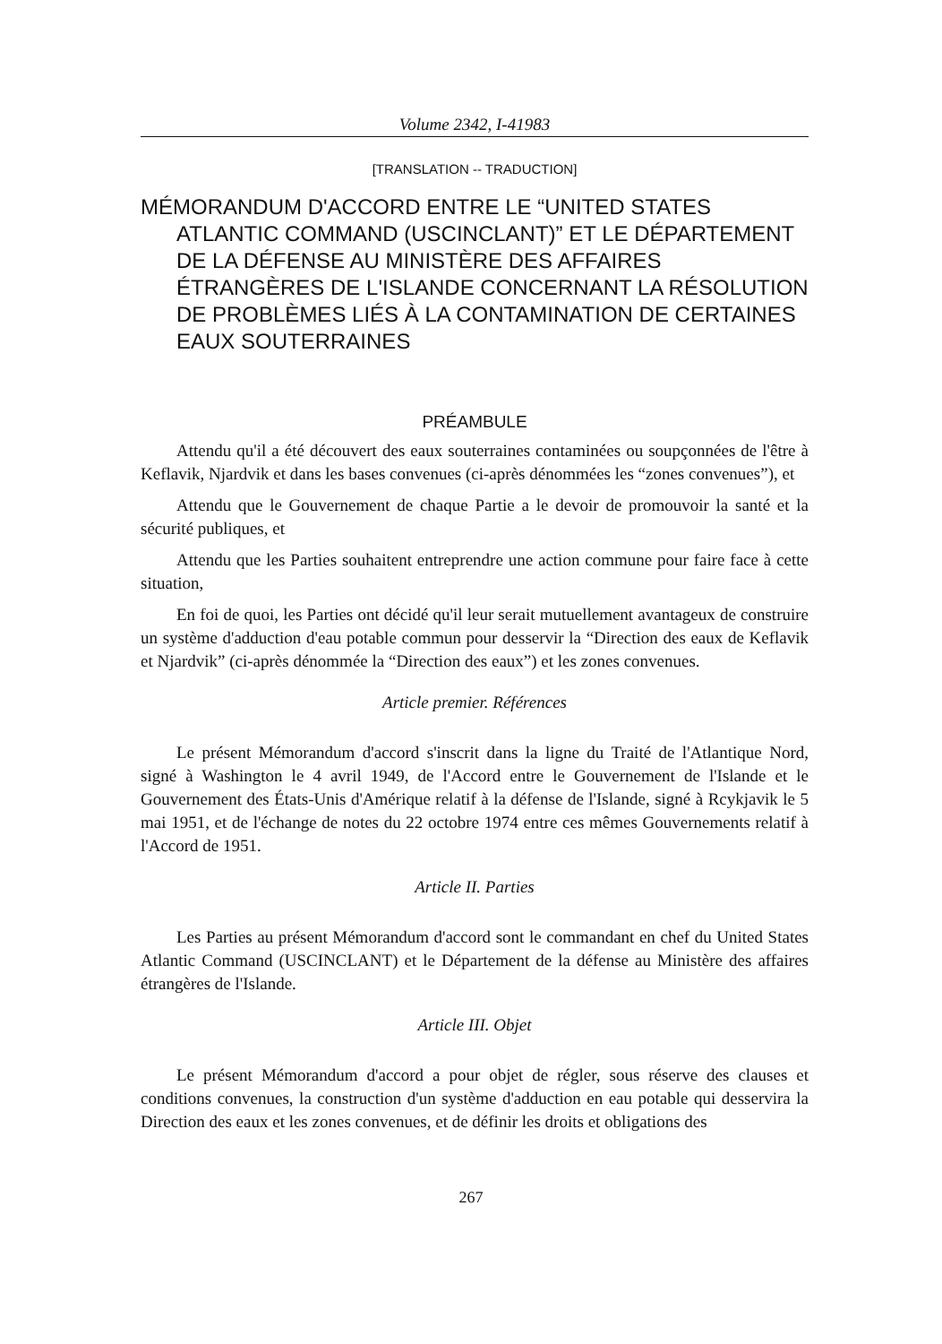Volume 2342, I-41983
[TRANSLATION -- TRADUCTION]
MÉMORANDUM D'ACCORD ENTRE LE “UNITED STATES ATLANTIC COMMAND (USCINCLANT)” ET LE DÉPARTEMENT DE LA DÉFENSE AU MINISTÈRE DES AFFAIRES ÉTRANGÈRES DE L'ISLANDE CONCERNANT LA RÉSOLUTION DE PROBLÈMES LIÉS À LA CONTAMINATION DE CERTAINES EAUX SOUTERRAINES
PRÉAMBULE
Attendu qu'il a été découvert des eaux souterraines contaminées ou soupçonnées de l'être à Keflavik, Njardvik et dans les bases convenues (ci-après dénommées les “zones convenues”), et
Attendu que le Gouvernement de chaque Partie a le devoir de promouvoir la santé et la sécurité publiques, et
Attendu que les Parties souhaitent entreprendre une action commune pour faire face à cette situation,
En foi de quoi, les Parties ont décidé qu'il leur serait mutuellement avantageux de construire un système d'adduction d'eau potable commun pour desservir la “Direction des eaux de Keflavik et Njardvik” (ci-après dénommée la “Direction des eaux”) et les zones convenues.
Article premier. Références
Le présent Mémorandum d'accord s'inscrit dans la ligne du Traité de l'Atlantique Nord, signé à Washington le 4 avril 1949, de l'Accord entre le Gouvernement de l'Islande et le Gouvernement des États-Unis d'Amérique relatif à la défense de l'Islande, signé à Rcykjavik le 5 mai 1951, et de l'échange de notes du 22 octobre 1974 entre ces mêmes Gouvernements relatif à l'Accord de 1951.
Article II. Parties
Les Parties au présent Mémorandum d'accord sont le commandant en chef du United States Atlantic Command (USCINCLANT) et le Département de la défense au Ministère des affaires étrangères de l'Islande.
Article III. Objet
Le présent Mémorandum d'accord a pour objet de régler, sous réserve des clauses et conditions convenues, la construction d'un système d'adduction en eau potable qui desservira la Direction des eaux et les zones convenues, et de définir les droits et obligations des
267